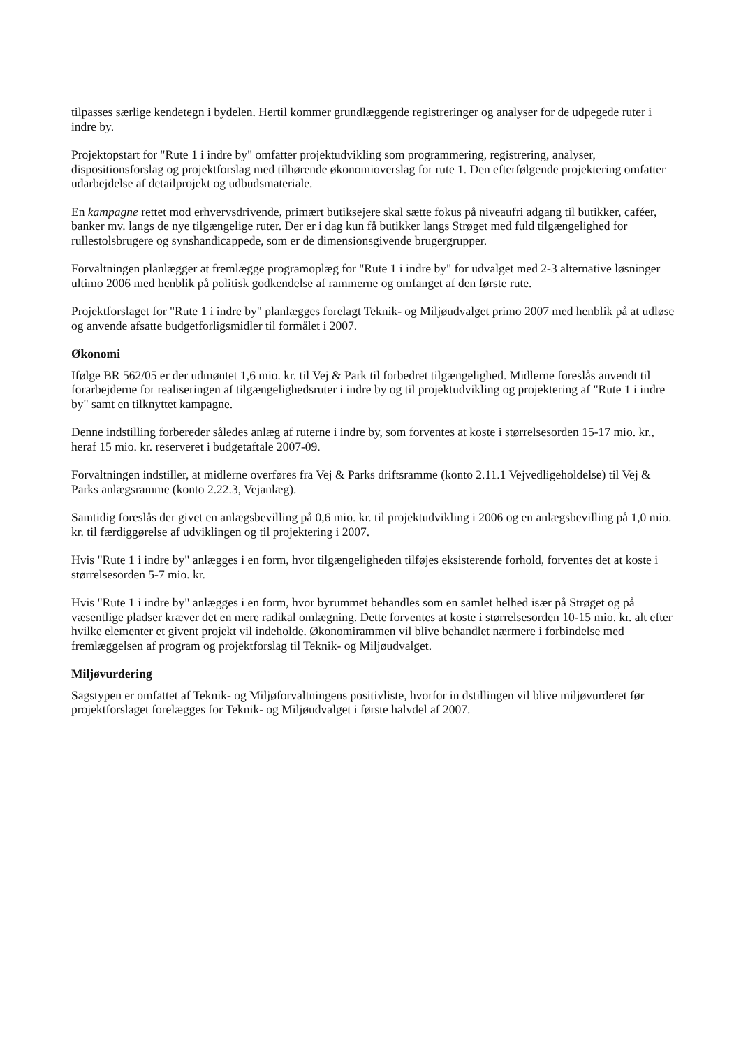tilpasses særlige kendetegn i bydelen. Hertil kommer grundlæggende registreringer og analyser for de udpegede ruter i indre by.
Projektopstart for "Rute 1 i indre by" omfatter projektudvikling som programmering, registrering, analyser, dispositionsforslag og projektforslag med tilhørende økonomioverslag for rute 1. Den efterfølgende projektering omfatter udarbejdelse af detailprojekt og udbudsmateriale.
En kampagne rettet mod erhvervsdrivende, primært butiksejere skal sætte fokus på niveaufri adgang til butikker, caféer, banker mv. langs de nye tilgængelige ruter. Der er i dag kun få butikker langs Strøget med fuld tilgængelighed for rullestolsbrugere og synshandicappede, som er de dimensionsgivende brugergrupper.
Forvaltningen planlægger at fremlægge programoplæg for "Rute 1 i indre by" for udvalget med 2-3 alternative løsninger ultimo 2006 med henblik på politisk godkendelse af rammerne og omfanget af den første rute.
Projektforslaget for "Rute 1 i indre by" planlægges forelagt Teknik- og Miljøudvalget primo 2007 med henblik på at udløse og anvende afsatte budgetforligsmidler til formålet i 2007.
Økonomi
Ifølge BR 562/05 er der udmøntet 1,6 mio. kr. til Vej & Park til forbedret tilgængelighed. Midlerne foreslås anvendt til forarbejderne for realiseringen af tilgængelighedsruter i indre by og til projektudvikling og projektering af "Rute 1 i indre by" samt en tilknyttet kampagne.
Denne indstilling forbereder således anlæg af ruterne i indre by, som forventes at koste i størrelsesorden 15-17 mio. kr., heraf 15 mio. kr. reserveret i budgetaftale 2007-09.
Forvaltningen indstiller, at midlerne overføres fra Vej & Parks driftsramme (konto 2.11.1 Vejvedligeholdelse) til Vej & Parks anlægsramme (konto 2.22.3, Vejanlæg).
Samtidig foreslås der givet en anlægsbevilling på 0,6 mio. kr. til projektudvikling i 2006 og en anlægsbevilling på 1,0 mio. kr. til færdiggørelse af udviklingen og til projektering i 2007.
Hvis "Rute 1 i indre by" anlægges i en form, hvor tilgængeligheden tilføjes eksisterende forhold, forventes det at koste i størrelsesorden 5-7 mio. kr.
Hvis "Rute 1 i indre by" anlægges i en form, hvor byrummet behandles som en samlet helhed især på Strøget og på væsentlige pladser kræver det en mere radikal omlægning. Dette forventes at koste i størrelsesorden 10-15 mio. kr. alt efter hvilke elementer et givent projekt vil indeholde. Økonomirammen vil blive behandlet nærmere i forbindelse med fremlæggelsen af program og projektforslag til Teknik- og Miljøudvalget.
Miljøvurdering
Sagstypen er omfattet af Teknik- og Miljøforvaltningens positivliste, hvorfor in dstillingen vil blive miljøvurderet før projektforslaget forelægges for Teknik- og Miljøudvalget i første halvdel af 2007.